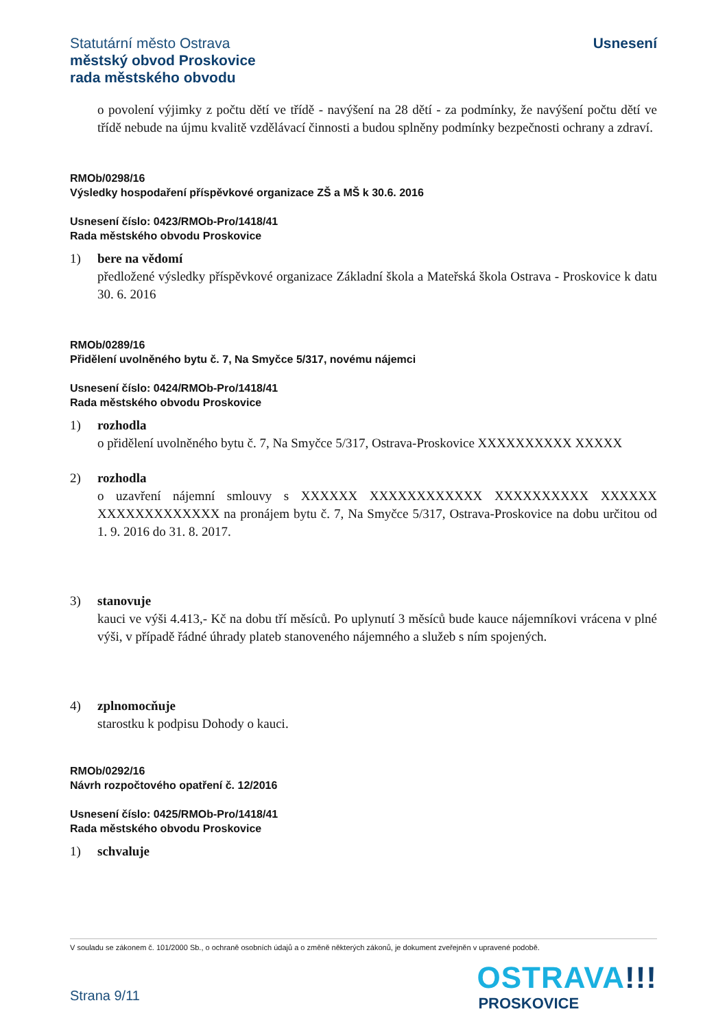Statutární město Ostrava
městský obvod Proskovice
rada městského obvodu
Usnesení
o povolení výjimky z počtu dětí ve třídě - navýšení na 28 dětí - za podmínky, že navýšení počtu dětí ve třídě nebude na újmu kvalitě vzdělávací činnosti a budou splněny podmínky bezpečnosti ochrany a zdraví.
RMOb/0298/16
Výsledky hospodaření příspěvkové organizace ZŠ a MŠ k 30.6. 2016
Usnesení číslo: 0423/RMOb-Pro/1418/41
Rada městského obvodu Proskovice
1) bere na vědomí
předložené výsledky příspěvkové organizace Základní škola a Mateřská škola Ostrava - Proskovice k datu 30. 6. 2016
RMOb/0289/16
Přidělení uvolněného bytu č. 7, Na Smyčce 5/317, novému nájemci
Usnesení číslo: 0424/RMOb-Pro/1418/41
Rada městského obvodu Proskovice
1) rozhodla
o přidělení uvolněného bytu č. 7, Na Smyčce 5/317, Ostrava-Proskovice XXXXXXXXXX XXXXX
2) rozhodla
o uzavření nájemní smlouvy s XXXXXX XXXXXXXXXXXX XXXXXXXXXX XXXXXX XXXXXXXXXXXXX na pronájem bytu č. 7, Na Smyčce 5/317, Ostrava-Proskovice na dobu určitou od 1. 9. 2016 do 31. 8. 2017.
3) stanovuje
kauci ve výši 4.413,- Kč na dobu tří měsíců. Po uplynutí 3 měsíců bude kauce nájemníkovi vrácena v plné výši, v případě řádné úhrady plateb stanoveného nájemného a služeb s ním spojených.
4) zplnomocňuje
starostku k podpisu Dohody o kauci.
RMOb/0292/16
Návrh rozpočtového opatření č. 12/2016
Usnesení číslo: 0425/RMOb-Pro/1418/41
Rada městského obvodu Proskovice
1) schvaluje
V souladu se zákonem č. 101/2000 Sb., o ochraně osobních údajů a o změně některých zákonů, je dokument zveřejněn v upravené podobě.
Strana 9/11
OSTRAVA!!!
PROSKOVICE